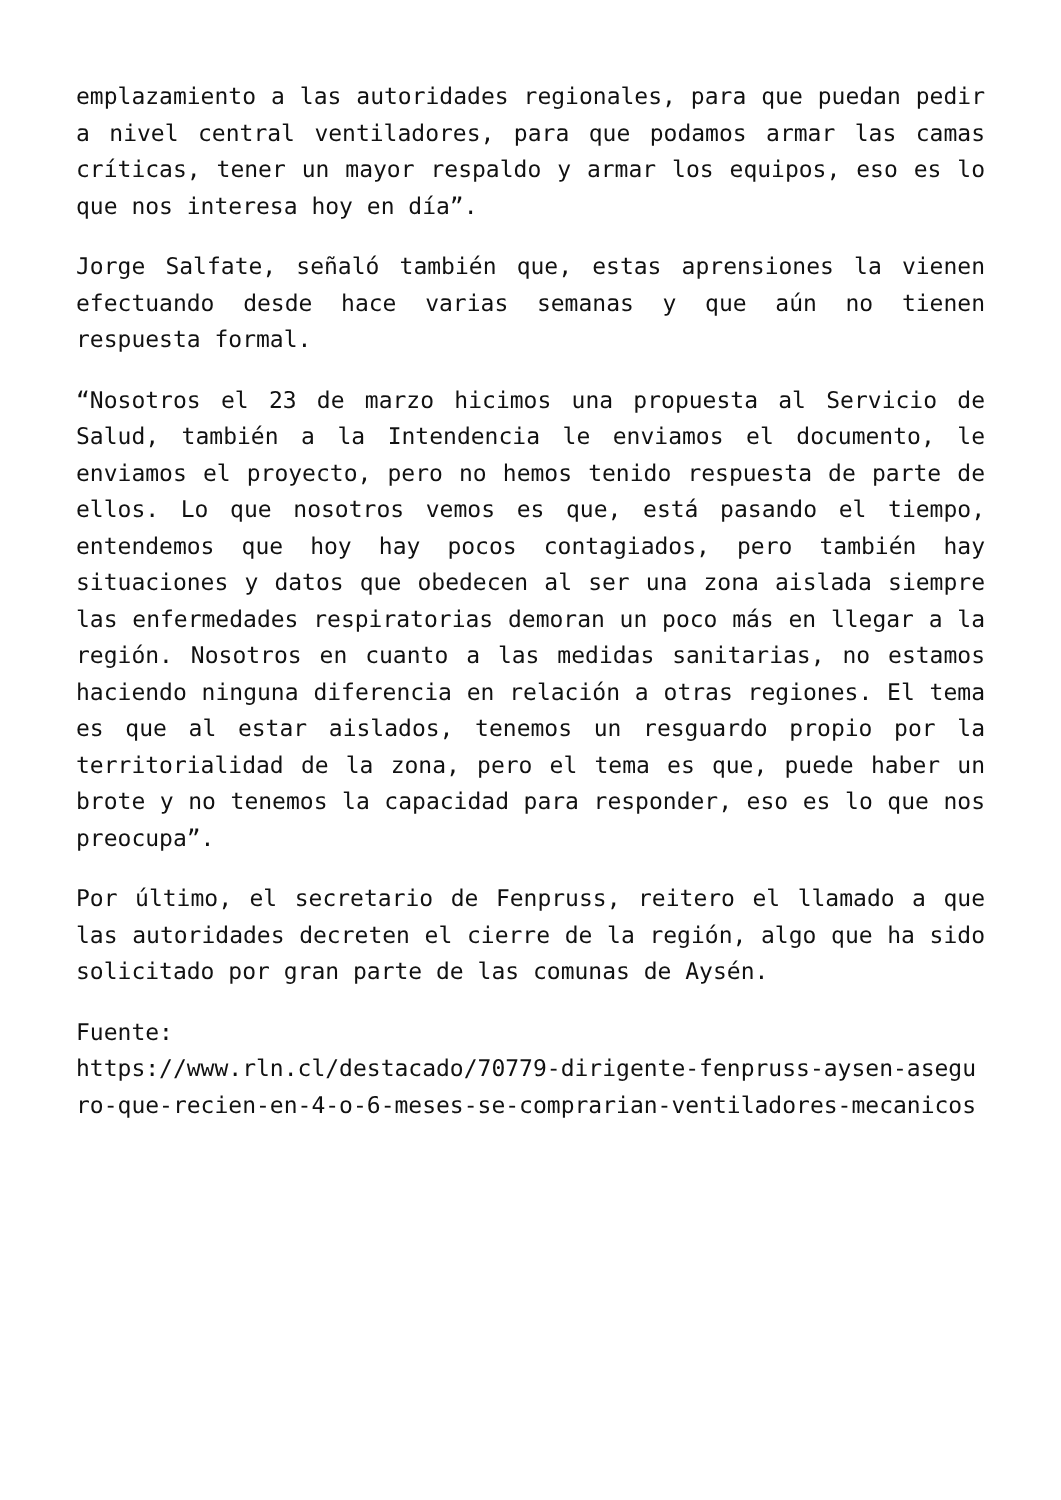emplazamiento a las autoridades regionales, para que puedan pedir a nivel central ventiladores, para que podamos armar las camas críticas, tener un mayor respaldo y armar los equipos, eso es lo que nos interesa hoy en día”.
Jorge Salfate, señaló también que, estas aprensiones la vienen efectuando desde hace varias semanas y que aún no tienen respuesta formal.
“Nosotros el 23 de marzo hicimos una propuesta al Servicio de Salud, también a la Intendencia le enviamos el documento, le enviamos el proyecto, pero no hemos tenido respuesta de parte de ellos. Lo que nosotros vemos es que, está pasando el tiempo, entendemos que hoy hay pocos contagiados, pero también hay situaciones y datos que obedecen al ser una zona aislada siempre las enfermedades respiratorias demoran un poco más en llegar a la región. Nosotros en cuanto a las medidas sanitarias, no estamos haciendo ninguna diferencia en relación a otras regiones. El tema es que al estar aislados, tenemos un resguardo propio por la territorialidad de la zona, pero el tema es que, puede haber un brote y no tenemos la capacidad para responder, eso es lo que nos preocupa”.
Por último, el secretario de Fenpruss, reitero el llamado a que las autoridades decreten el cierre de la región, algo que ha sido solicitado por gran parte de las comunas de Aysén.
Fuente:
https://www.rln.cl/destacado/70779-dirigente-fenpruss-aysen-aseguro-que-recien-en-4-o-6-meses-se-comprarian-ventiladores-mecanicos